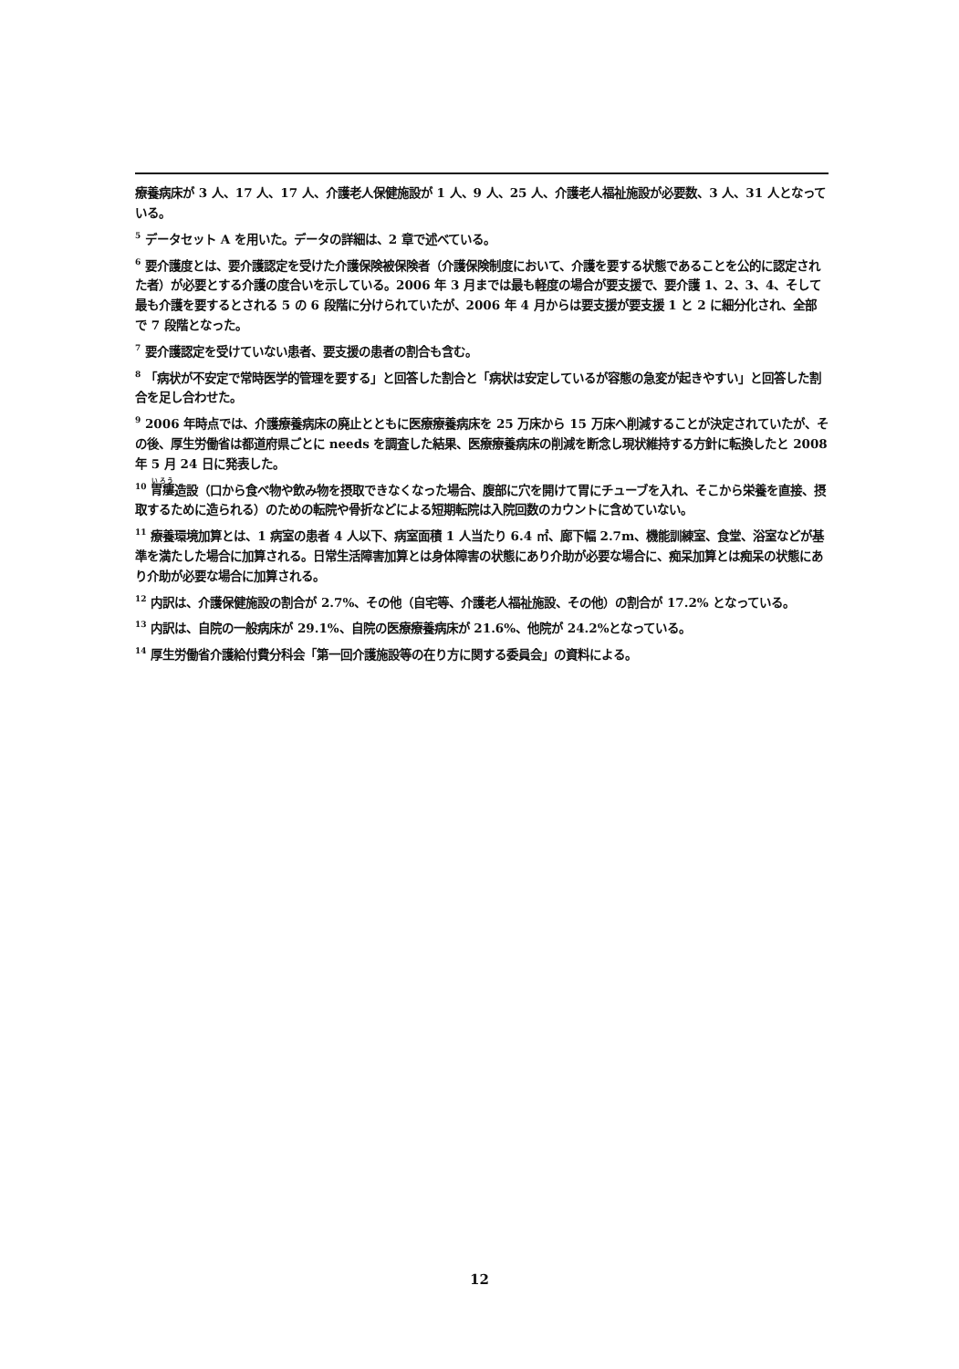療養病床が 3 人、17 人、17 人、介護老人保健施設が 1 人、9 人、25 人、介護老人福祉施設が必要数、3 人、31 人となっている。
<sup>5</sup> データセット A を用いた。データの詳細は、2 章で述べている。
<sup>6</sup> 要介護度とは、要介護認定を受けた介護保険被保険者（介護保険制度において、介護を要する状態であることを公的に認定された者）が必要とする介護の度合いを示している。2006 年 3 月までは最も軽度の場合が要支援で、要介護 1、2、3、4、そして最も介護を要するとされる 5 の 6 段階に分けられていたが、2006 年 4 月からは要支援が要支援 1 と 2 に細分化され、全部で 7 段階となった。
<sup>7</sup> 要介護認定を受けていない患者、要支援の患者の割合も含む。
<sup>8</sup> 「病状が不安定で常時医学的管理を要する」と回答した割合と「病状は安定しているが容態の急変が起きやすい」と回答した割合を足し合わせた。
<sup>9</sup> 2006 年時点では、介護療養病床の廃止とともに医療療養病床を 25 万床から 15 万床へ削減することが決定されていたが、その後、厚生労働省は都道府県ごとに needs を調査した結果、医療療養病床の削減を断念し現状維持する方針に転換したと 2008 年 5 月 24 日に発表した。
<sup>10</sup> 胃瘻造設（口から食べ物や飲み物を摂取できなくなった場合、腹部に穴を開けて胃にチューブを入れ、そこから栄養を直接、摂取するために造られる）のための転院や骨折などによる短期転院は入院回数のカウントに含めていない。
<sup>11</sup> 療養環境加算とは、1 病室の患者 4 人以下、病室面積 1 人当たり 6.4 ㎡、廊下幅 2.7m、機能訓練室、食堂、浴室などが基準を満たした場合に加算される。日常生活障害加算とは身体障害の状態にあり介助が必要な場合に、痴呆加算とは痴呆の状態にあり介助が必要な場合に加算される。
<sup>12</sup> 内訳は、介護保健施設の割合が 2.7%、その他（自宅等、介護老人福祉施設、その他）の割合が 17.2% となっている。
<sup>13</sup> 内訳は、自院の一般病床が 29.1%、自院の医療療養病床が 21.6%、他院が 24.2%となっている。
<sup>14</sup> 厚生労働省介護給付費分科会「第一回介護施設等の在り方に関する委員会」の資料による。
12